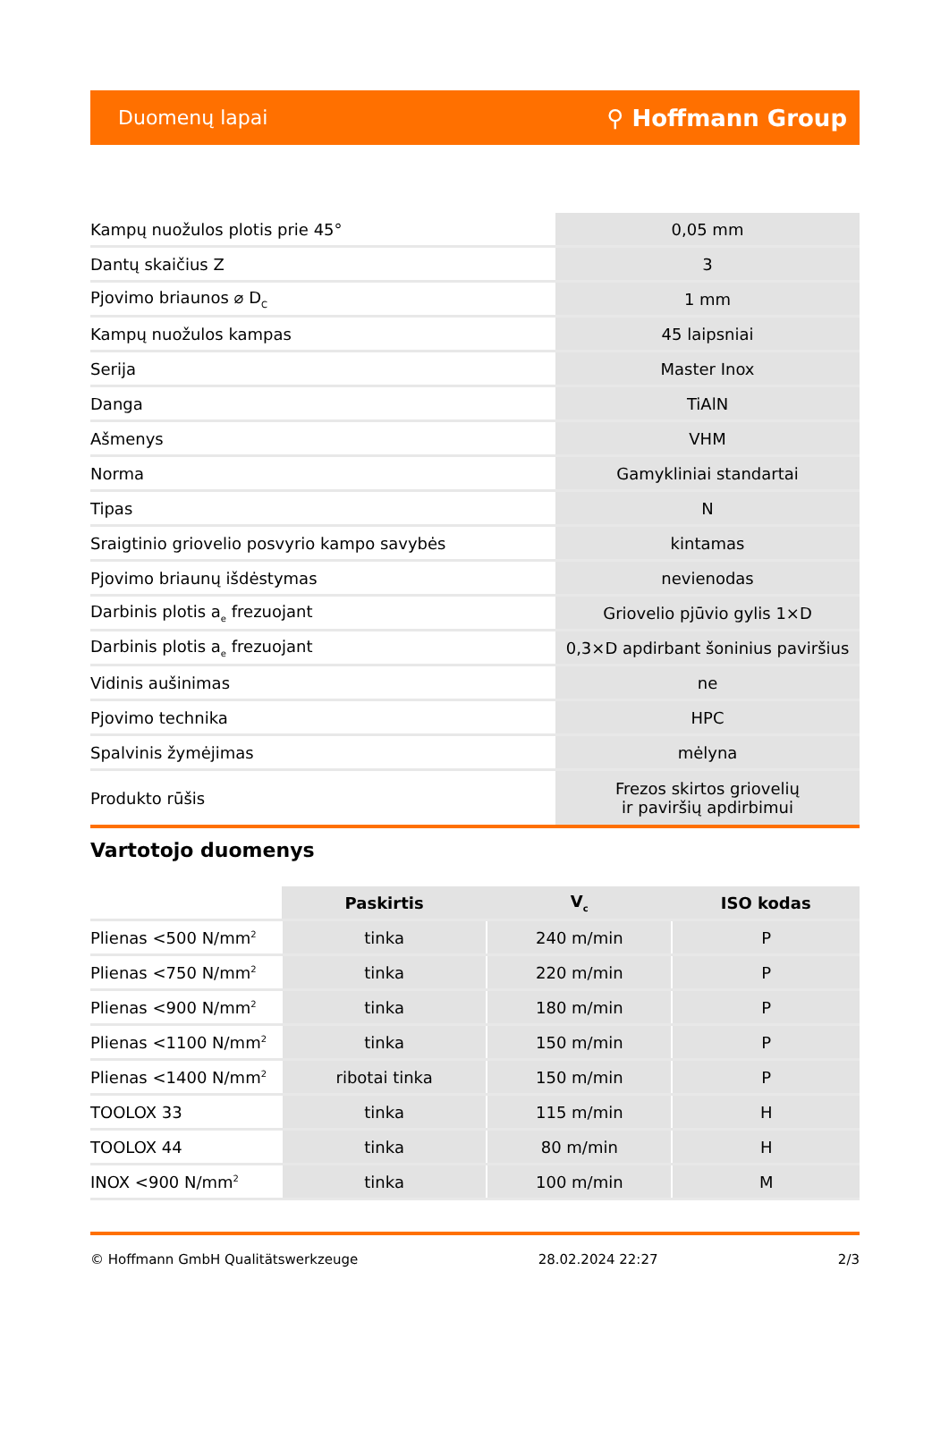Duomenų lapai ⚲ Hoffmann Group
| Kampų nuožulos plotis prie 45° | 0,05 mm |
| Dantų skaičius Z | 3 |
| Pjovimo briaunos ⌀ D<sub>C</sub> | 1 mm |
| Kampų nuožulos kampas | 45 laipsniai |
| Serija | Master Inox |
| Danga | TiAlN |
| Ašmenys | VHM |
| Norma | Gamykliniai standartai |
| Tipas | N |
| Sraigtinio griovelio posvyrio kampo savybės | kintamas |
| Pjovimo briaunų išdėstymas | nevienodas |
| Darbinis plotis a<sub>e</sub> frezuojant | Griovelio pjūvio gylis 1×D |
| Darbinis plotis a<sub>e</sub> frezuojant | 0,3×D apdirbant šoninius paviršius |
| Vidinis aušinimas | ne |
| Pjovimo technika | HPC |
| Spalvinis žymėjimas | mėlyna |
| Produkto rūšis | Frezos skirtos griovelių ir paviršių apdirbimui |
Vartotojo duomenys
| | Paskirtis | V<sub>c</sub> | ISO kodas |
| --- | --- | --- | --- |
| Plienas <500 N/mm<sup>2</sup> | tinka | 240 m/min | P |
| Plienas <750 N/mm<sup>2</sup> | tinka | 220 m/min | P |
| Plienas <900 N/mm<sup>2</sup> | tinka | 180 m/min | P |
| Plienas <1100 N/mm<sup>2</sup> | tinka | 150 m/min | P |
| Plienas <1400 N/mm<sup>2</sup> | ribotai tinka | 150 m/min | P |
| TOOLOX 33 | tinka | 115 m/min | H |
| TOOLOX 44 | tinka | 80 m/min | H |
| INOX <900 N/mm<sup>2</sup> | tinka | 100 m/min | M |
© Hoffmann GmbH Qualitätswerkzeuge 28.02.2024 22:27 2/3